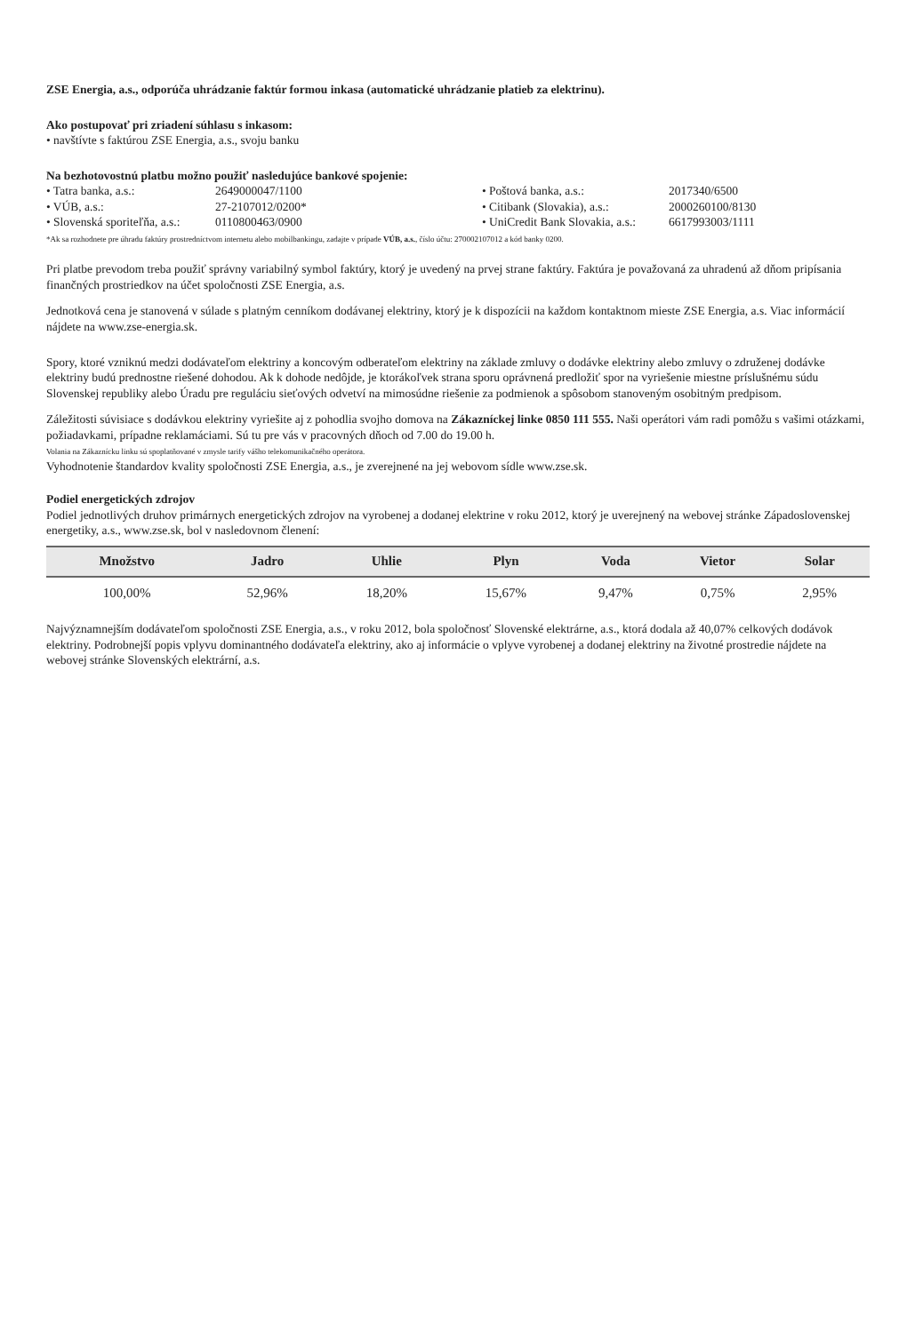ZSE Energia, a.s., odporúča uhrádzanie faktúr formou inkasa (automatické uhrádzanie platieb za elektrinu).
Ako postupovať pri zriadení súhlasu s inkasom:
• navštívte s faktúrou ZSE Energia, a.s., svoju banku
Na bezhotovostnú platbu možno použiť nasledujúce bankové spojenie:
• Tatra banka, a.s.: 2649000047/1100 • Poštová banka, a.s.: 2017340/6500 • VÚB, a.s.: 27-2107012/0200* • Citibank (Slovakia), a.s.: 2000260100/8130 • Slovenská sporiteľňa, a.s.: 0110800463/0900 • UniCredit Bank Slovakia, a.s.: 6617993003/1111
*Ak sa rozhodnete pre úhradu faktúry prostredníctvom internetu alebo mobilbankingu, zadajte v prípade VÚB, a.s., číslo účtu: 270002107012 a kód banky 0200.
Pri platbe prevodom treba použiť správny variabilný symbol faktúry, ktorý je uvedený na prvej strane faktúry. Faktúra je považovaná za uhradenú až dňom pripísania finančných prostriedkov na účet spoločnosti ZSE Energia, a.s.
Jednotková cena je stanovená v súlade s platným cenníkom dodávanej elektriny, ktorý je k dispozícii na každom kontaktnom mieste ZSE Energia, a.s. Viac informácií nájdete na www.zse-energia.sk.
Spory, ktoré vzniknú medzi dodávateľom elektriny a koncovým odberateľom elektriny na základe zmluvy o dodávke elektriny alebo zmluvy o združenej dodávke elektriny budú prednostne riešené dohodou. Ak k dohode nedôjde, je ktorákoľvek strana sporu oprávnená predložiť spor na vyriešenie miestne príslušnému súdu Slovenskej republiky alebo Úradu pre reguláciu sieťových odvetví na mimosúdne riešenie za podmienok a spôsobom stanoveným osobitným predpisom.
Záležitosti súvisiace s dodávkou elektriny vyriešite aj z pohodlia svojho domova na Zákazníckej linke 0850 111 555. Naši operátori vám radi pomôžu s vašimi otázkami, požiadavkami, prípadne reklamáciami. Sú tu pre vás v pracovných dňoch od 7.00 do 19.00 h.
Volania na Zákaznícku linku sú spoplatňované v zmysle tarify vášho telekomunikačného operátora.
Vyhodnotenie štandardov kvality spoločnosti ZSE Energia, a.s., je zverejnené na jej webovom sídle www.zse.sk.
Podiel energetických zdrojov
Podiel jednotlivých druhov primárnych energetických zdrojov na vyrobenej a dodanej elektrine v roku 2012, ktorý je uverejnený na webovej stránke Západoslovenskej energetiky, a.s., www.zse.sk, bol v nasledovnom členení:
| Množstvo | Jadro | Uhlie | Plyn | Voda | Vietor | Solar |
| --- | --- | --- | --- | --- | --- | --- |
| 100,00% | 52,96% | 18,20% | 15,67% | 9,47% | 0,75% | 2,95% |
Najvýznamnejším dodávateľom spoločnosti ZSE Energia, a.s., v roku 2012, bola spoločnosť Slovenské elektrárne, a.s., ktorá dodala až 40,07% celkových dodávok elektriny. Podrobnejší popis vplyvu dominantného dodávateľa elektriny, ako aj informácie o vplyve vyrobenej a dodanej elektriny na životné prostredie nájdete na webovej stránke Slovenských elektrární, a.s.